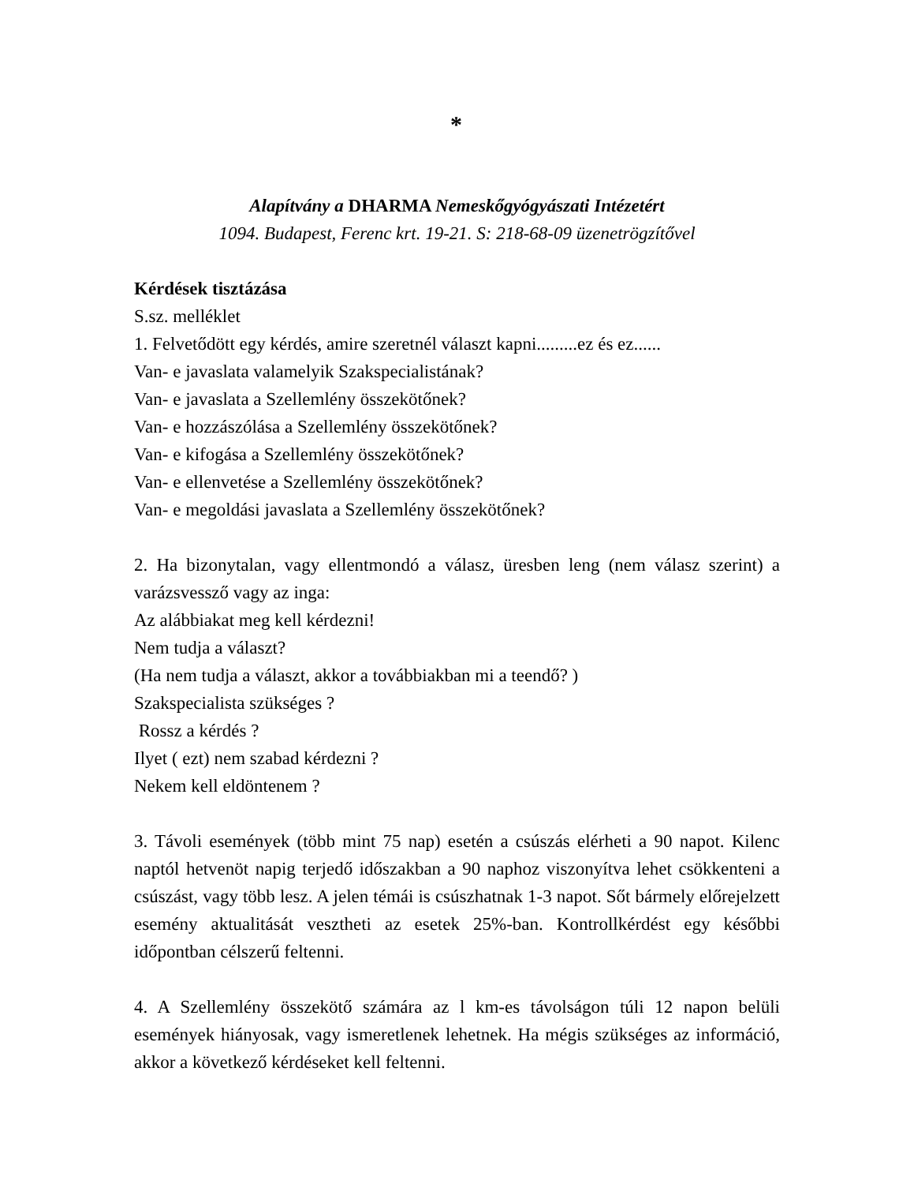*
Alapítvány a DHARMA Nemeskőgyógyászati Intézetért
1094. Budapest, Ferenc krt. 19-21. S: 218-68-09 üzenetrögzítővel
Kérdések tisztázása
S.sz. melléklet
1. Felvetődött egy kérdés, amire szeretnél választ kapni.........ez és ez......
Van- e javaslata valamelyik Szakspecialistának?
Van- e javaslata a Szellemlény összekötőnek?
Van- e hozzászólása a Szellemlény összekötőnek?
Van- e kifogása a Szellemlény összekötőnek?
Van- e ellenvetése a Szellemlény összekötőnek?
Van- e megoldási javaslata a Szellemlény összekötőnek?
2. Ha bizonytalan, vagy ellentmondó a válasz, üresben leng (nem válasz szerint) a varázsvessző vagy az inga:
Az alábbiakat meg kell kérdezni!
Nem tudja a választ?
(Ha nem tudja a választ, akkor a továbbiakban mi a teendő? )
Szakspecialista szükséges ?
Rossz a kérdés ?
Ilyet ( ezt) nem szabad kérdezni ?
Nekem kell eldöntenem ?
3. Távoli események (több mint 75 nap) esetén a csúszás elérheti a 90 napot. Kilenc naptól hetvenöt napig terjedő időszakban a 90 naphoz viszonyítva lehet csökkenteni a csúszást, vagy több lesz. A jelen témái is csúszhatnak 1-3 napot. Sőt bármely előrejelzett esemény aktualitását vesztheti az esetek 25%-ban. Kontrollkérdést egy későbbi időpontban célszerű feltenni.
4. A Szellemlény összekötő számára az l km-es távolságon túli 12 napon belüli események hiányosak, vagy ismeretlenek lehetnek. Ha mégis szükséges az információ, akkor a következő kérdéseket kell feltenni.